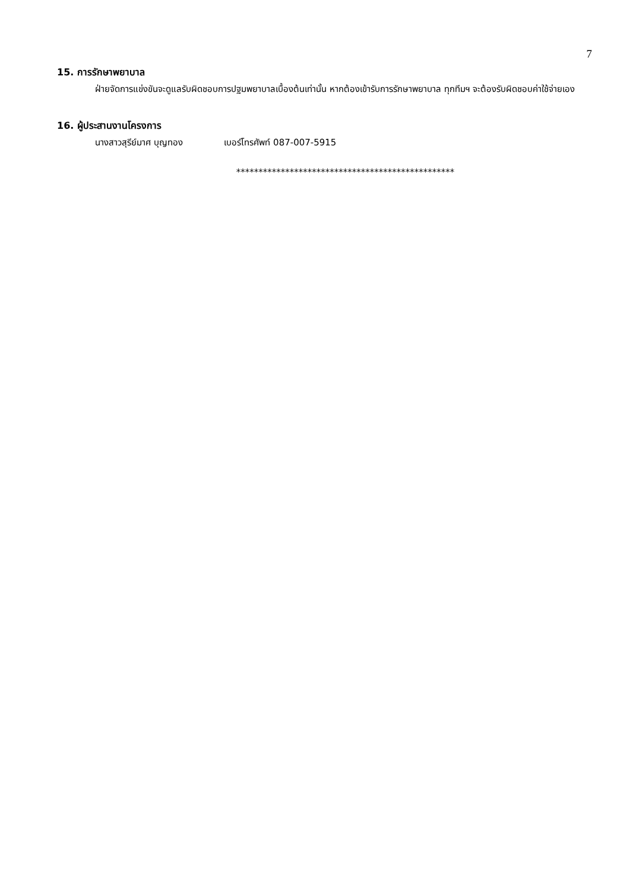7
15. การรักษาพยาบาล
ฝ่ายจัดการแข่งขันจะดูแลรับผิดชอบการปฐมพยาบาลเบื้องต้นเท่านั้น หากต้องเข้ารับการรักษาพยาบาล ทุกทีมฯ จะต้องรับผิดชอบค่าใช้จ่ายเอง
16. ผู้ประสานงานโครงการ
นางสาวสุรีย์มาศ บุญทอง เบอร์โทรศัพท์ 087-007-5915
*************************************************